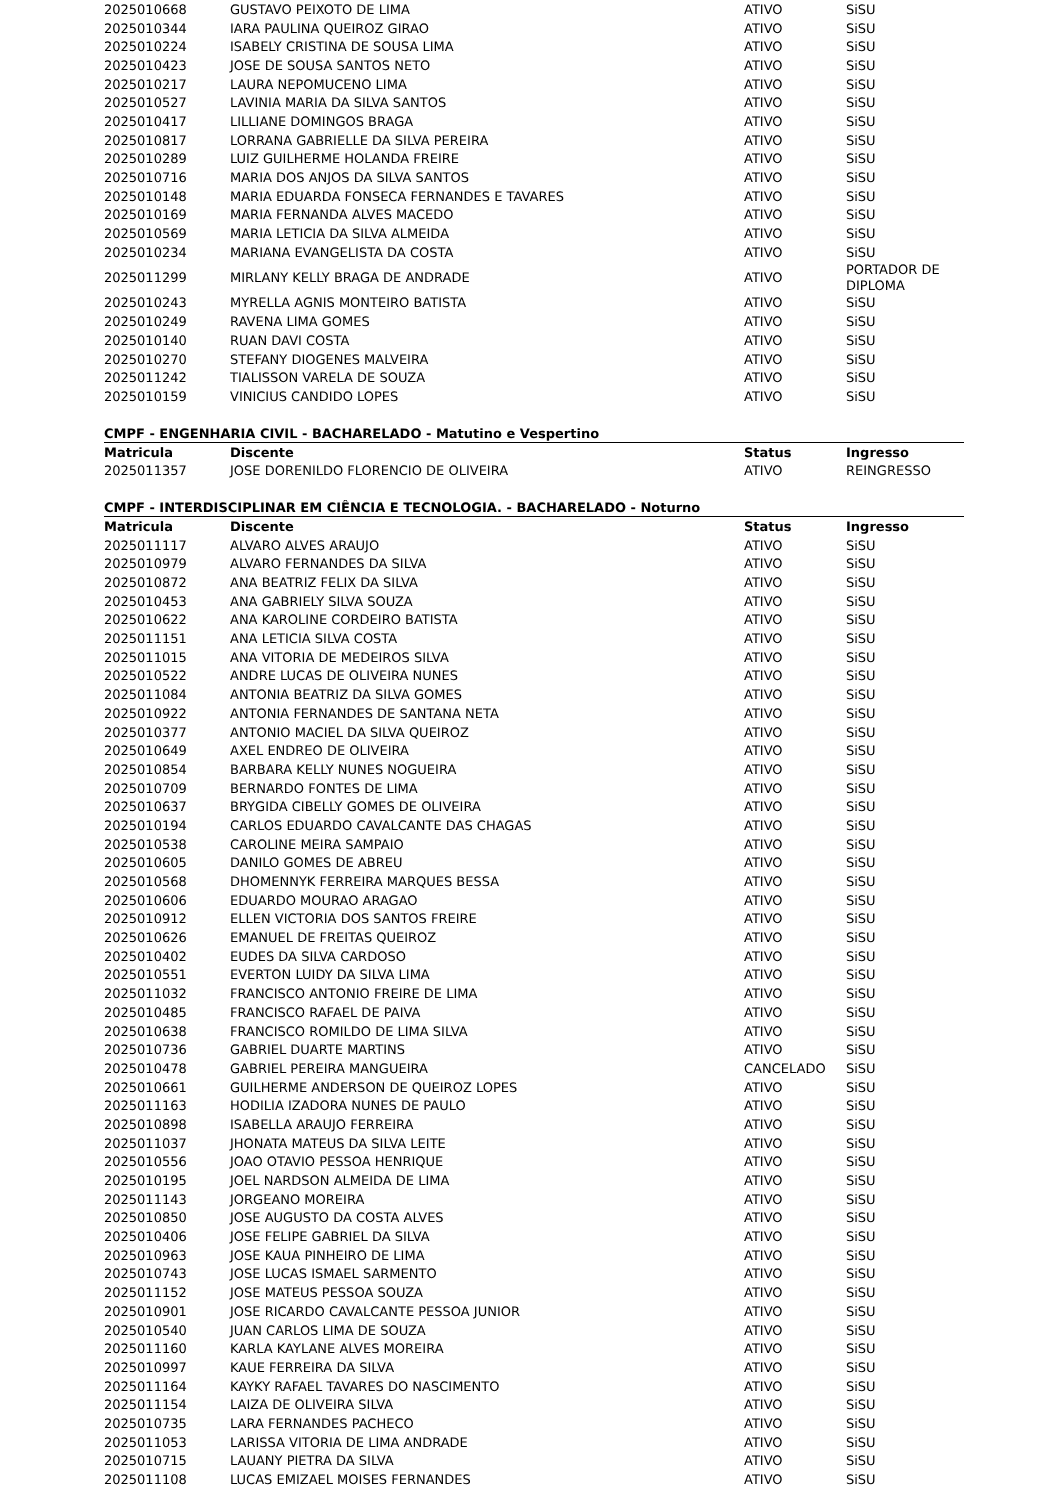| 2025010668 | GUSTAVO PEIXOTO DE LIMA | ATIVO | SiSU |
| 2025010344 | IARA PAULINA QUEIROZ GIRAO | ATIVO | SiSU |
| 2025010224 | ISABELY CRISTINA DE SOUSA LIMA | ATIVO | SiSU |
| 2025010423 | JOSE DE SOUSA SANTOS NETO | ATIVO | SiSU |
| 2025010217 | LAURA NEPOMUCENO LIMA | ATIVO | SiSU |
| 2025010527 | LAVINIA MARIA DA SILVA SANTOS | ATIVO | SiSU |
| 2025010417 | LILLIANE DOMINGOS BRAGA | ATIVO | SiSU |
| 2025010817 | LORRANA GABRIELLE DA SILVA PEREIRA | ATIVO | SiSU |
| 2025010289 | LUIZ GUILHERME HOLANDA FREIRE | ATIVO | SiSU |
| 2025010716 | MARIA DOS ANJOS DA SILVA SANTOS | ATIVO | SiSU |
| 2025010148 | MARIA EDUARDA FONSECA FERNANDES E TAVARES | ATIVO | SiSU |
| 2025010169 | MARIA FERNANDA ALVES MACEDO | ATIVO | SiSU |
| 2025010569 | MARIA LETICIA DA SILVA ALMEIDA | ATIVO | SiSU |
| 2025010234 | MARIANA EVANGELISTA DA COSTA | ATIVO | SiSU |
| 2025011299 | MIRLANY KELLY BRAGA DE ANDRADE | ATIVO | PORTADOR DE DIPLOMA |
| 2025010243 | MYRELLA AGNIS MONTEIRO BATISTA | ATIVO | SiSU |
| 2025010249 | RAVENA LIMA GOMES | ATIVO | SiSU |
| 2025010140 | RUAN DAVI COSTA | ATIVO | SiSU |
| 2025010270 | STEFANY DIOGENES MALVEIRA | ATIVO | SiSU |
| 2025011242 | TIALISSON VARELA DE SOUZA | ATIVO | SiSU |
| 2025010159 | VINICIUS CANDIDO LOPES | ATIVO | SiSU |
CMPF - ENGENHARIA CIVIL - BACHARELADO - Matutino e Vespertino
| Matricula | Discente | Status | Ingresso |
| --- | --- | --- | --- |
| 2025011357 | JOSE DORENILDO FLORENCIO DE OLIVEIRA | ATIVO | REINGRESSO |
CMPF - INTERDISCIPLINAR EM CIÊNCIA E TECNOLOGIA. - BACHARELADO - Noturno
| Matricula | Discente | Status | Ingresso |
| --- | --- | --- | --- |
| 2025011117 | ALVARO ALVES ARAUJO | ATIVO | SiSU |
| 2025010979 | ALVARO FERNANDES DA SILVA | ATIVO | SiSU |
| 2025010872 | ANA BEATRIZ FELIX DA SILVA | ATIVO | SiSU |
| 2025010453 | ANA GABRIELY SILVA SOUZA | ATIVO | SiSU |
| 2025010622 | ANA KAROLINE CORDEIRO BATISTA | ATIVO | SiSU |
| 2025011151 | ANA LETICIA SILVA COSTA | ATIVO | SiSU |
| 2025011015 | ANA VITORIA DE MEDEIROS SILVA | ATIVO | SiSU |
| 2025010522 | ANDRE LUCAS DE OLIVEIRA NUNES | ATIVO | SiSU |
| 2025011084 | ANTONIA BEATRIZ DA SILVA GOMES | ATIVO | SiSU |
| 2025010922 | ANTONIA FERNANDES DE SANTANA NETA | ATIVO | SiSU |
| 2025010377 | ANTONIO MACIEL DA SILVA QUEIROZ | ATIVO | SiSU |
| 2025010649 | AXEL ENDREO DE OLIVEIRA | ATIVO | SiSU |
| 2025010854 | BARBARA KELLY NUNES NOGUEIRA | ATIVO | SiSU |
| 2025010709 | BERNARDO FONTES DE LIMA | ATIVO | SiSU |
| 2025010637 | BRYGIDA CIBELLY GOMES DE OLIVEIRA | ATIVO | SiSU |
| 2025010194 | CARLOS EDUARDO CAVALCANTE DAS CHAGAS | ATIVO | SiSU |
| 2025010538 | CAROLINE MEIRA SAMPAIO | ATIVO | SiSU |
| 2025010605 | DANILO GOMES DE ABREU | ATIVO | SiSU |
| 2025010568 | DHOMENNYK FERREIRA MARQUES BESSA | ATIVO | SiSU |
| 2025010606 | EDUARDO MOURAO ARAGAO | ATIVO | SiSU |
| 2025010912 | ELLEN VICTORIA DOS SANTOS FREIRE | ATIVO | SiSU |
| 2025010626 | EMANUEL DE FREITAS QUEIROZ | ATIVO | SiSU |
| 2025010402 | EUDES DA SILVA CARDOSO | ATIVO | SiSU |
| 2025010551 | EVERTON LUIDY DA SILVA LIMA | ATIVO | SiSU |
| 2025011032 | FRANCISCO ANTONIO FREIRE DE LIMA | ATIVO | SiSU |
| 2025010485 | FRANCISCO RAFAEL DE PAIVA | ATIVO | SiSU |
| 2025010638 | FRANCISCO ROMILDO DE LIMA SILVA | ATIVO | SiSU |
| 2025010736 | GABRIEL DUARTE MARTINS | ATIVO | SiSU |
| 2025010478 | GABRIEL PEREIRA MANGUEIRA | CANCELADO | SiSU |
| 2025010661 | GUILHERME ANDERSON DE QUEIROZ LOPES | ATIVO | SiSU |
| 2025011163 | HODILIA IZADORA NUNES DE PAULO | ATIVO | SiSU |
| 2025010898 | ISABELLA ARAUJO FERREIRA | ATIVO | SiSU |
| 2025011037 | JHONATA MATEUS DA SILVA LEITE | ATIVO | SiSU |
| 2025010556 | JOAO OTAVIO PESSOA HENRIQUE | ATIVO | SiSU |
| 2025010195 | JOEL NARDSON ALMEIDA DE LIMA | ATIVO | SiSU |
| 2025011143 | JORGEANO MOREIRA | ATIVO | SiSU |
| 2025010850 | JOSE AUGUSTO DA COSTA ALVES | ATIVO | SiSU |
| 2025010406 | JOSE FELIPE GABRIEL DA SILVA | ATIVO | SiSU |
| 2025010963 | JOSE KAUA PINHEIRO DE LIMA | ATIVO | SiSU |
| 2025010743 | JOSE LUCAS ISMAEL SARMENTO | ATIVO | SiSU |
| 2025011152 | JOSE MATEUS PESSOA SOUZA | ATIVO | SiSU |
| 2025010901 | JOSE RICARDO CAVALCANTE PESSOA JUNIOR | ATIVO | SiSU |
| 2025010540 | JUAN CARLOS LIMA DE SOUZA | ATIVO | SiSU |
| 2025011160 | KARLA KAYLANE ALVES MOREIRA | ATIVO | SiSU |
| 2025010997 | KAUE FERREIRA DA SILVA | ATIVO | SiSU |
| 2025011164 | KAYKY RAFAEL TAVARES DO NASCIMENTO | ATIVO | SiSU |
| 2025011154 | LAIZA DE OLIVEIRA SILVA | ATIVO | SiSU |
| 2025010735 | LARA FERNANDES PACHECO | ATIVO | SiSU |
| 2025011053 | LARISSA VITORIA DE LIMA ANDRADE | ATIVO | SiSU |
| 2025010715 | LAUANY PIETRA DA SILVA | ATIVO | SiSU |
| 2025011108 | LUCAS EMIZAEL MOISES FERNANDES | ATIVO | SiSU |